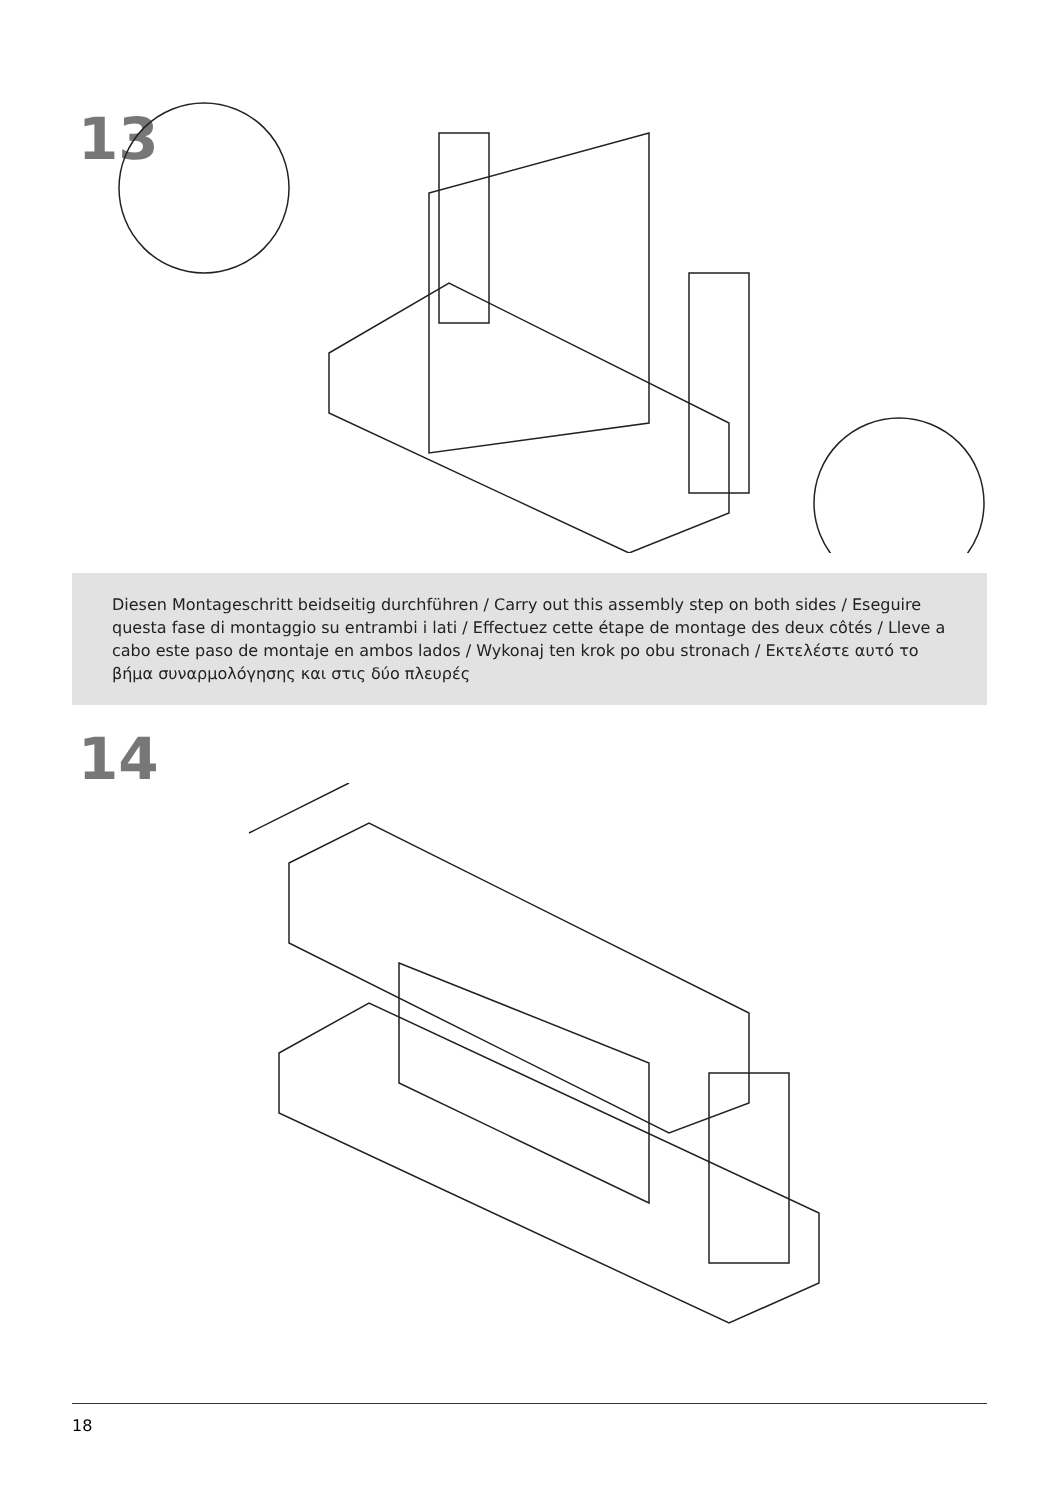13
Diesen Montageschritt beidseitig durchführen / Carry out this assembly step on both sides / Eseguire questa fase di montaggio su entrambi i lati / Effectuez cette étape de montage des deux côtés / Lleve a cabo este paso de montaje en ambos lados / Wykonaj ten krok po obu stronach / Εκτελέστε αυτό το βήμα συναρμολόγησης και στις δύο πλευρές
14
18